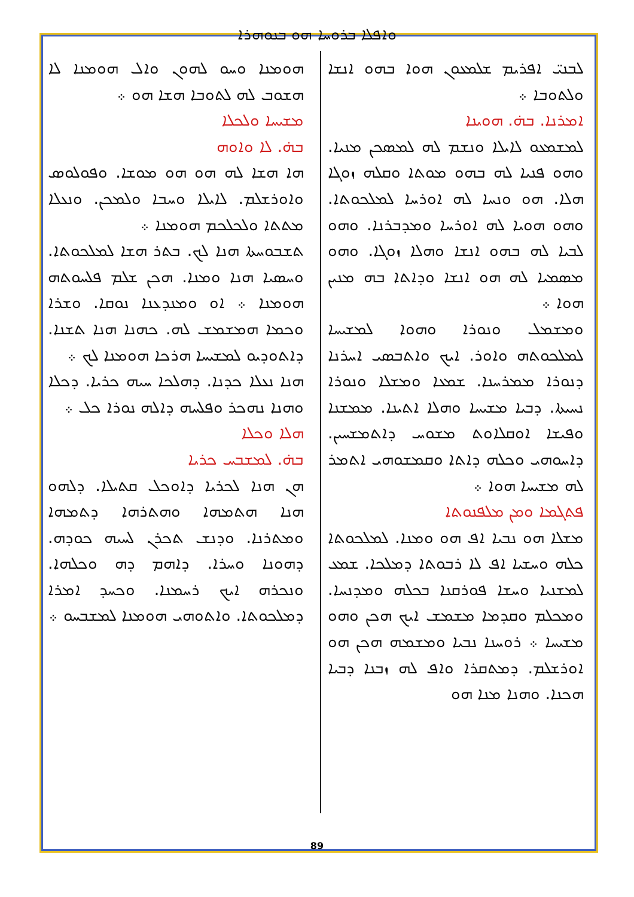ܘܐܦܠܐ ܒܪܘܚܐ ܗܘ ܒܢܘܗܪܐ
ܠܒܢܝ̈ ܐܦܪܝܡ ܫܠܡܥܘܢ ܗܘܐ ܒܗܘ ܐܢܫܐ ܘܠܬܘܒܐ ܀
ܐܡܪܢܐ. ܒܗ̇. ܗܘܝܢܐ
ܠܡܫܡܥܘ ܠܐܝܠܐ ܘܢܫܡ ܠܗ ܠܡܣܟܢ ܡܢܝܐ. ܘܗܘ ܦܢܝܐ ܠܗ ܒܗܘ ܡܘܬܐ ܘܩܠܗ ܙܘܓܐ ܗܠܐ. ܗܘ ܘܢܚܐ ܠܗ ܐܘܪܚܐ ܠܡܠܟܘܬܐ. ܘܗܘ ܗܘܝܐ ܠܗ ܐܘܪܚܐ ܘܡܕܒܪܢܐ. ܘܗܘ ܠܒܝܐ ܠܗ ܒܗܘ ܐܢܫܐ ܘܗܠܐ ܙܘܓܐ. ܘܗܘ ܡܣܡܝܐ ܠܗ ܗܘ ܐܢܫܐ ܘܕܐܬܐ ܒܗ ܡܢܝܢ ܗܘܐ ܀
ܘܡܫܡܠ ܘܢܘܪܐ ܘܗܘܐ ܠܡܫܝܚܐ ܠܡܠܟܘܬܗ ܘܐܘܪ. ܐܝܟ ܘܐܬܒܣܝ ܐܚܪܢܐ ܕܢܘܪܐ ܡܡܪܚܢܐ. ܫܡܥܐ ܘܡܫܠܐ ܘܢܘܪܐ ܢܚܝܬܐ. ܕܒܝܐ ܡܫܝܚܐ ܘܗܠܐ ܐܬܝܢܐ. ܡܡܫܢܐ ܘܦܝܫܐ ܐܘܩܠܐܘܬ ܡܫܘܚ ܕܐܬܡܫܚܝܢ. ܕܐܚܘܗܝ ܘܟܠܗ ܕܐܬܐ ܘܩܡܫܘܗܝ ܐܬܡܪ ܠܗ ܡܫܝܚܐ ܗܘܐ ܀
ܦܬܓܡܐ ܘܡܢ ܡܠܦܢܘܬܐ
ܡܫܠܐ ܗܘ ܢܒܝܐ ܐܦ ܗܘ ܘܡܢܐ. ܠܡܠܟܘܬܐ ܟܠܗ ܘܚܫܝܐ ܐܦ ܠܐ ܪܒܘܬܐ ܕܡܠܟܐ. ܫܡܥ ܠܡܫܢܝܐ ܘܚܫܐ ܦܘܪܩܢܐ ܒܟܠܗ ܘܡܕܢܚܐ. ܘܡܟܠܡ ܘܩܕܡܐ ܡܫܡܫ ܐܝܟ ܗܟܢ ܘܗܘ ܡܫܝܚܐ ܀ ܪܘܚܢܐ ܢܒܝܐ ܘܡܫܡܗ ܗܟܢ ܗܘ ܐܘܪܫܠܡ. ܕܡܬܩܪܐ ܘܐܦ ܠܗ ܙܒܢܐ ܕܒܝܐ ܗܟܢܐ. ܘܗܢܐ ܡܢܐ ܗܘ
ܗܘܡܢܐ ܘܚܘ ܠܗܘܢ ܘܐܠ ܗܘܡܢܐ ܠܐ ܗܫܘܒ ܠܗ ܠܬܘܒܐ ܗܫܐ ܗܘ ܀
ܡܫܝܚܐ ܘܠܟܠܐ
ܒܗ̇. ܠܐ ܘܐܘܗ
ܗܐ ܗܫܐ ܠܗ ܗܘ ܗܘ ܡܘܫܐ. ܘܦܘܠܘܣ ܘܐܘܪܫܠܡ. ܠܐܝܠܐ ܘܚܒܐ ܘܠܡܟܢ. ܘܢܥܠܐ ܡܬܬܐ ܘܠܟܠܟܡ ܗܘܡܢܐ ܀
ܬܫܒܘܚܬܐ ܗܢܐ ܠܟ. ܒܬܪ ܗܫܐ ܠܡܠܟܘܬܐ. ܘܚܣܝܐ ܗܢܐ ܘܡܢܐ. ܗܟܢ ܫܠܡ ܦܠܚܘܬܗ ܗܘܡܢܐ ܀ ܐܘ ܘܡܢܕܥܢܐ ܢܘܩܐ. ܘܫܪܐ ܘܟܡܐ ܗܡܫܡܫ ܠܗ. ܟܗܢܐ ܗܢܐ ܬܫܢܐ. ܕܐܬܘܕܝܘ ܠܡܫܝܚܐ ܗܪܟܐ ܗܘܡܢܐ ܠܟ ܀
ܗܢܐ ܢܥܠܐ ܟܕܢܐ. ܕܗܠܟܐ ܚܝܗ ܟܪܝܐ. ܕܟܠܐ ܘܗܢܐ ܢܗܟܪ ܘܦܠܚܗ ܕܐܠܗ ܢܘܪܐ ܟܠ ܀
ܗܠܐ ܘܟܠܐ
ܒܗ̇. ܠܡܫܒܚ ܟܪܝܐ
ܗܢ ܗܢܐ ܠܟܪܝܐ ܕܐܘܟܠ ܩܬܝܠܐ. ܕܠܗܘ ܗܢܐ ܗܬܡܗܐ ܘܗܬܪܗܐ ܕܬܡܗܐ ܘܡܬܪܢܐ. ܘܕܢܫ ܬܟܪܢ ܠܚܝܗ ܟܘܕܗ. ܕܗܘܢܐ ܘܚܪܐ. ܕܐܗܡ ܕܗ ܘܟܠܗܐ. ܘܢܟܪܗ ܐܝܟ ܪܚܡܢܐ. ܘܟܚܕ ܐܡܪܐ ܕܡܠܟܘܬܐ. ܘܐܬܘܗܝ ܗܘܡܢܐ ܠܡܫܒܚܘ ܀
89